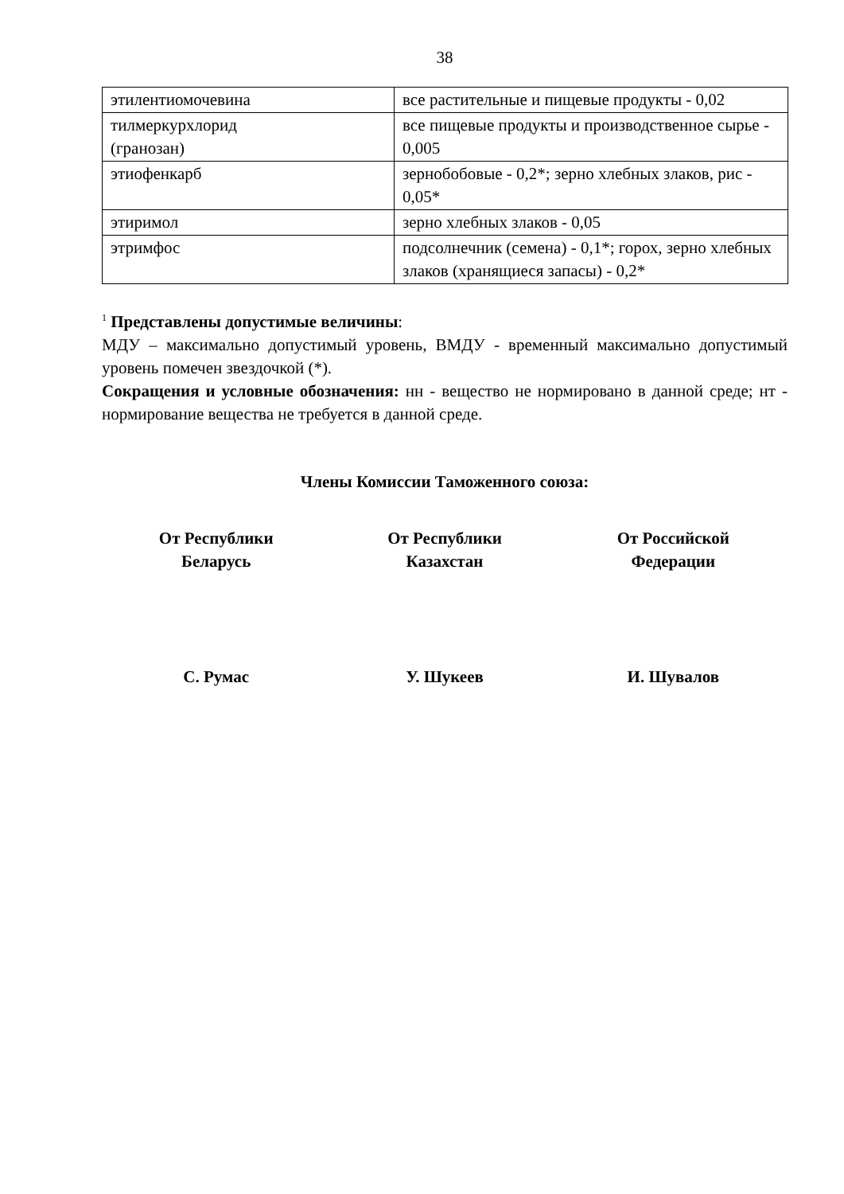38
| этилентиомочевина | все растительные и пищевые продукты - 0,02 |
| тилмеркурхлорид (гранозан) | все пищевые продукты и производственное сырье - 0,005 |
| этиофенкарб | зернобобовые - 0,2*; зерно хлебных злаков, рис - 0,05* |
| этиримол | зерно хлебных злаков - 0,05 |
| этримфос | подсолнечник (семена) - 0,1*; горох, зерно хлебных злаков (хранящиеся запасы) - 0,2* |
<sup>1</sup> Представлены допустимые величины:
МДУ – максимально допустимый уровень, ВМДУ - временный максимально допустимый уровень помечен звездочкой (*).
Сокращения и условные обозначения: нн - вещество не нормировано в данной среде; нт - нормирование вещества не требуется в данной среде.
Члены Комиссии Таможенного союза:
От Республики
Беларусь
От Республики
Казахстан
От Российской
Федерации
С. Румас У. Шукеев И. Шувалов